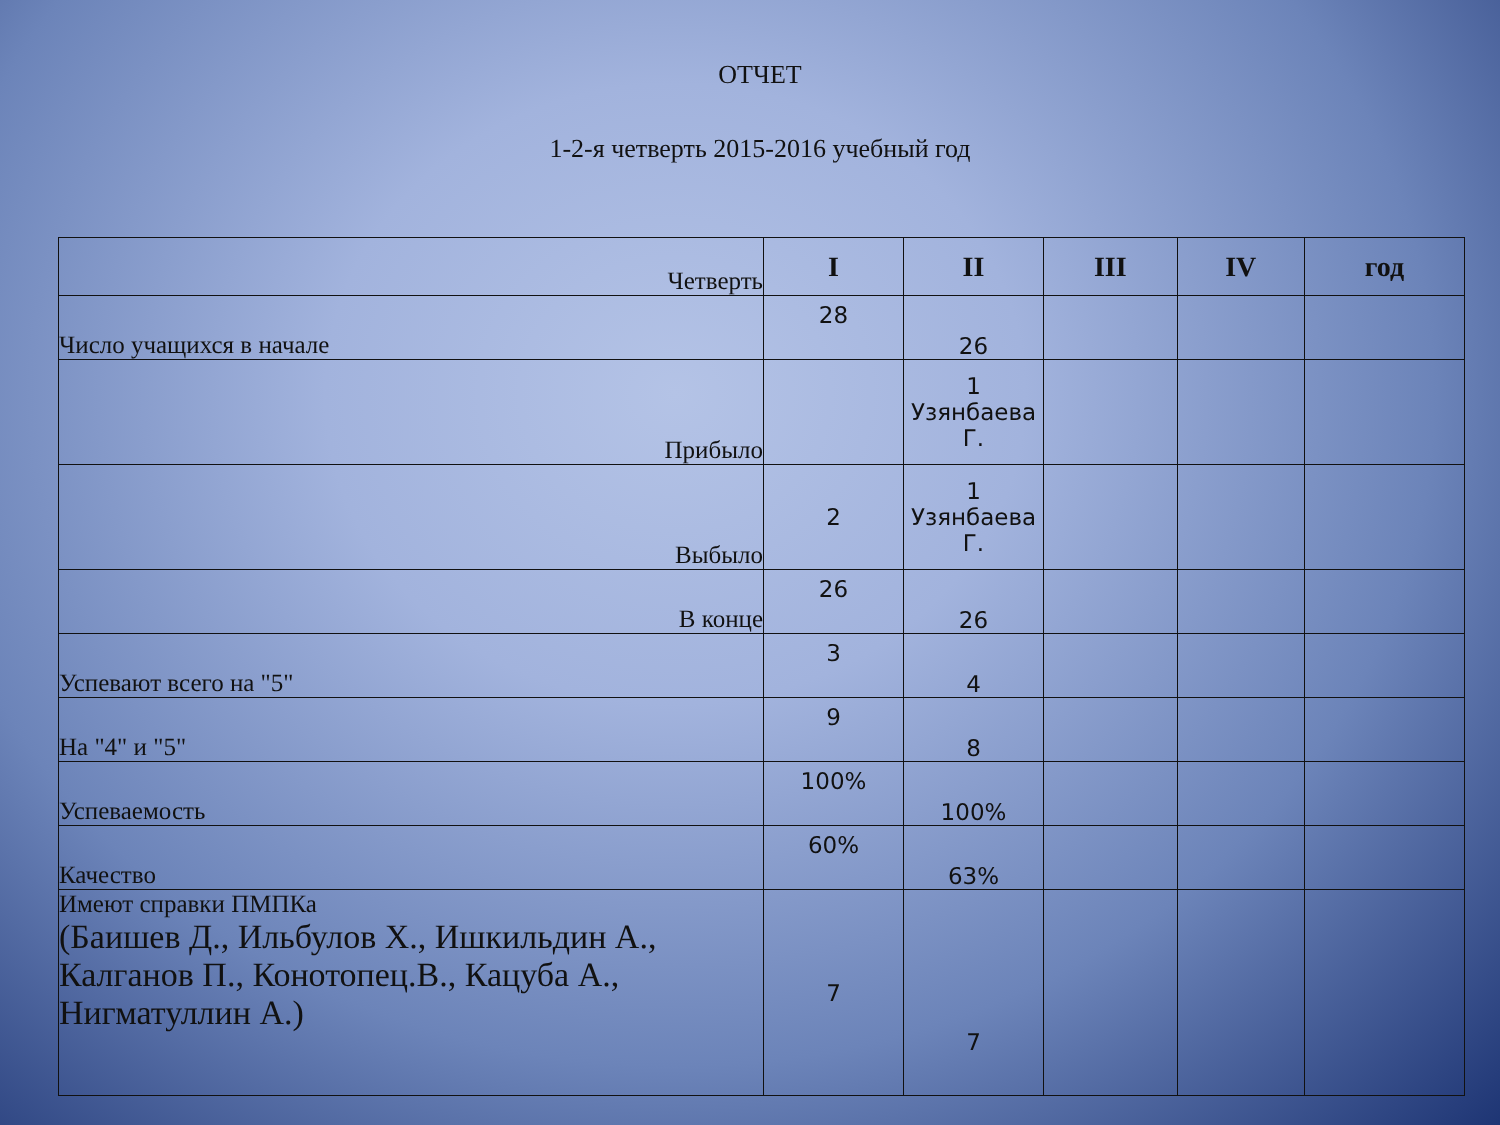ОТЧЕТ
1-2-я четверть 2015-2016 учебный год
| Четверть | I | II | III | IV | год |
| Число учащихся в начале | 28 | 26 | | | |
| Прибыло | | 1 Узянбаева Г. | | | |
| Выбыло | 2 | 1 Узянбаева Г. | | | |
| В конце | 26 | 26 | | | |
| Успевают всего на "5" | 3 | 4 | | | |
| На "4" и "5" | 9 | 8 | | | |
| Успеваемость | 100% | 100% | | | |
| Качество | 60% | 63% | | | |
| Имеют справки ПМПКа (Баишев Д., Ильбулов Х., Ишкильдин А., Калганов П., Конотопец.В., Кацуба А., Нигматуллин А.) | 7 | 7 | | | |